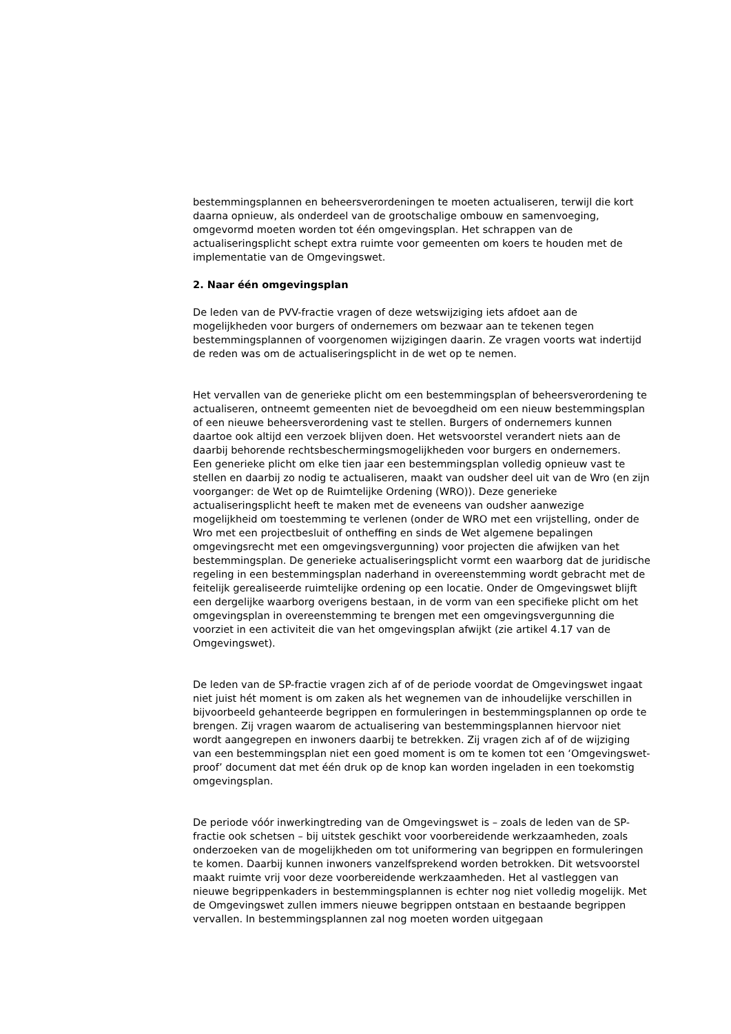bestemmingsplannen en beheersverordeningen te moeten actualiseren, terwijl die kort daarna opnieuw, als onderdeel van de grootschalige ombouw en samenvoeging, omgevormd moeten worden tot één omgevingsplan. Het schrappen van de actualiseringsplicht schept extra ruimte voor gemeenten om koers te houden met de implementatie van de Omgevingswet.
2. Naar één omgevingsplan
De leden van de PVV-fractie vragen of deze wetswijziging iets afdoet aan de mogelijkheden voor burgers of ondernemers om bezwaar aan te tekenen tegen bestemmingsplannen of voorgenomen wijzigingen daarin. Ze vragen voorts wat indertijd de reden was om de actualiseringsplicht in de wet op te nemen.
Het vervallen van de generieke plicht om een bestemmingsplan of beheersverordening te actualiseren, ontneemt gemeenten niet de bevoegdheid om een nieuw bestemmingsplan of een nieuwe beheersverordening vast te stellen. Burgers of ondernemers kunnen daartoe ook altijd een verzoek blijven doen. Het wetsvoorstel verandert niets aan de daarbij behorende rechtsbeschermingsmogelijkheden voor burgers en ondernemers.
Een generieke plicht om elke tien jaar een bestemmingsplan volledig opnieuw vast te stellen en daarbij zo nodig te actualiseren, maakt van oudsher deel uit van de Wro (en zijn voorganger: de Wet op de Ruimtelijke Ordening (WRO)). Deze generieke actualiseringsplicht heeft te maken met de eveneens van oudsher aanwezige mogelijkheid om toestemming te verlenen (onder de WRO met een vrijstelling, onder de Wro met een projectbesluit of ontheffing en sinds de Wet algemene bepalingen omgevingsrecht met een omgevingsvergunning) voor projecten die afwijken van het bestemmingsplan. De generieke actualiseringsplicht vormt een waarborg dat de juridische regeling in een bestemmingsplan naderhand in overeenstemming wordt gebracht met de feitelijk gerealiseerde ruimtelijke ordening op een locatie. Onder de Omgevingswet blijft een dergelijke waarborg overigens bestaan, in de vorm van een specifieke plicht om het omgevingsplan in overeenstemming te brengen met een omgevingsvergunning die voorziet in een activiteit die van het omgevingsplan afwijkt (zie artikel 4.17 van de Omgevingswet).
De leden van de SP-fractie vragen zich af of de periode voordat de Omgevingswet ingaat niet juist hét moment is om zaken als het wegnemen van de inhoudelijke verschillen in bijvoorbeeld gehanteerde begrippen en formuleringen in bestemmingsplannen op orde te brengen. Zij vragen waarom de actualisering van bestemmingsplannen hiervoor niet wordt aangegrepen en inwoners daarbij te betrekken. Zij vragen zich af of de wijziging van een bestemmingsplan niet een goed moment is om te komen tot een ‘Omgevingswet-proof’ document dat met één druk op de knop kan worden ingeladen in een toekomstig omgevingsplan.
De periode vóór inwerkingtreding van de Omgevingswet is – zoals de leden van de SP-fractie ook schetsen – bij uitstek geschikt voor voorbereidende werkzaamheden, zoals onderzoeken van de mogelijkheden om tot uniformering van begrippen en formuleringen te komen. Daarbij kunnen inwoners vanzelfsprekend worden betrokken. Dit wetsvoorstel maakt ruimte vrij voor deze voorbereidende werkzaamheden. Het al vastleggen van nieuwe begrippenkaders in bestemmingsplannen is echter nog niet volledig mogelijk. Met de Omgevingswet zullen immers nieuwe begrippen ontstaan en bestaande begrippen vervallen. In bestemmingsplannen zal nog moeten worden uitgegaan